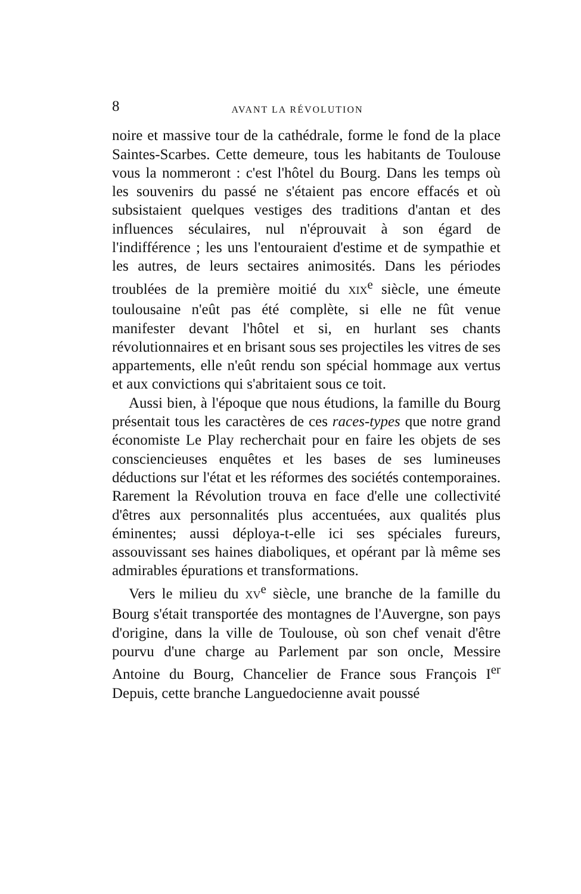8 AVANT LA RÉVOLUTION
noire et massive tour de la cathédrale, forme le fond de la place Saintes-Scarbes. Cette demeure, tous les habitants de Toulouse vous la nommeront : c'est l'hôtel du Bourg. Dans les temps où les souvenirs du passé ne s'étaient pas encore effacés et où subsistaient quelques vestiges des traditions d'antan et des influences séculaires, nul n'éprouvait à son égard de l'indifférence ; les uns l'entouraient d'estime et de sympathie et les autres, de leurs sectaires animosités. Dans les périodes troublées de la première moitié du XIX<sup>e</sup> siècle, une émeute toulousaine n'eût pas été complète, si elle ne fût venue manifester devant l'hôtel et si, en hurlant ses chants révolutionnaires et en brisant sous ses projectiles les vitres de ses appartements, elle n'eût rendu son spécial hommage aux vertus et aux convictions qui s'abritaient sous ce toit.
Aussi bien, à l'époque que nous étudions, la famille du Bourg présentait tous les caractères de ces races-types que notre grand économiste Le Play recherchait pour en faire les objets de ses consciencieuses enquêtes et les bases de ses lumineuses déductions sur l'état et les réformes des sociétés contemporaines. Rarement la Révolution trouva en face d'elle une collectivité d'êtres aux personnalités plus accentuées, aux qualités plus éminentes; aussi déploya-t-elle ici ses spéciales fureurs, assouvissant ses haines diaboliques, et opérant par là même ses admirables épurations et transformations.
Vers le milieu du XV<sup>e</sup> siècle, une branche de la famille du Bourg s'était transportée des montagnes de l'Auvergne, son pays d'origine, dans la ville de Toulouse, où son chef venait d'être pourvu d'une charge au Parlement par son oncle, Messire Antoine du Bourg, Chancelier de France sous François I<sup>er</sup> Depuis, cette branche Languedocienne avait poussé